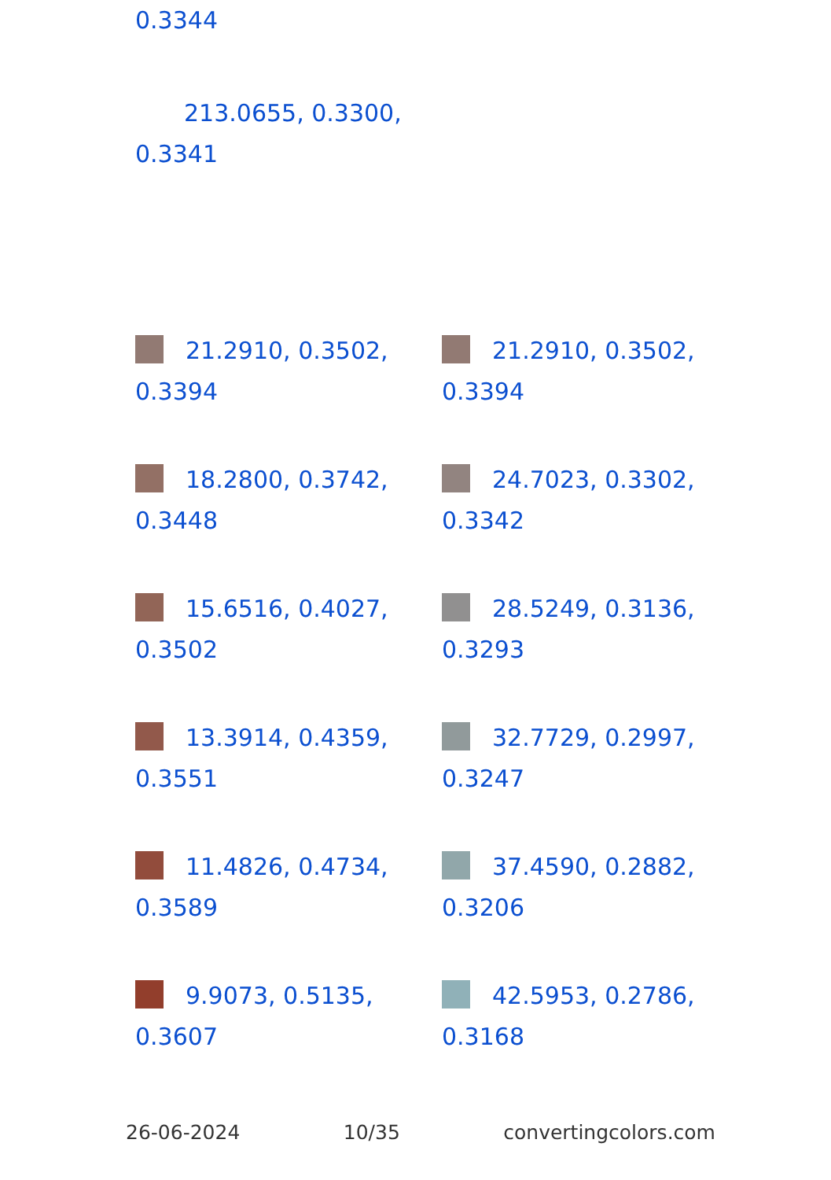0.3344
213.0655, 0.3300,
0.3341
21.2910, 0.3502,
0.3394
21.2910, 0.3502,
0.3394
18.2800, 0.3742,
0.3448
24.7023, 0.3302,
0.3342
15.6516, 0.4027,
0.3502
28.5249, 0.3136,
0.3293
13.3914, 0.4359,
0.3551
32.7729, 0.2997,
0.3247
11.4826, 0.4734,
0.3589
37.4590, 0.2882,
0.3206
9.9073, 0.5135,
0.3607
42.5953, 0.2786,
0.3168
26-06-2024 10/35 convertingcolors.com